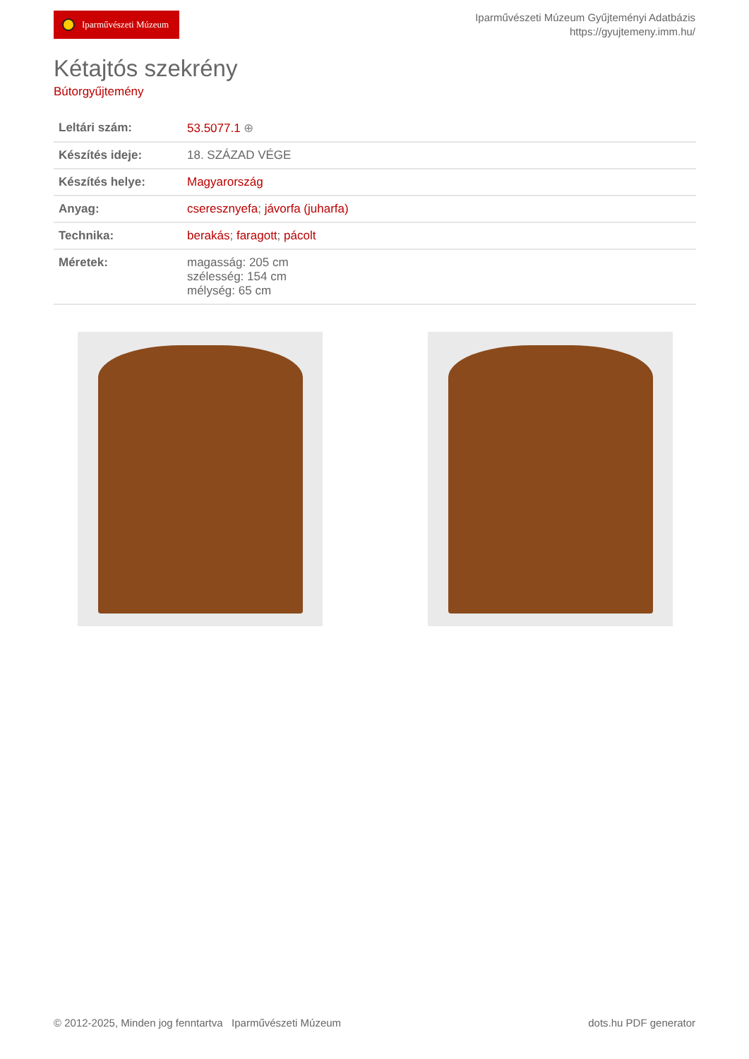Iparművészeti Múzeum
Iparművészeti Múzeum Gyűjteményi Adatbázis
https://gyujtemeny.imm.hu/
Kétajtós szekrény
Bútorgyűjtemény
| Leltári szám: | 53.5077.1 ⊕ |
| Készítés ideje: | 18. SZÁZAD VÉGE |
| Készítés helye: | Magyarország |
| Anyag: | cseresznyefa ; jávorfa (juharfa) |
| Technika: | berakás ; faragott ; pácolt |
| Méretek: | magasság: 205 cm szélesség: 154 cm mélység: 65 cm |
© 2012-2025, Minden jog fenntartva Iparművészeti Múzeum
dots.hu PDF generator